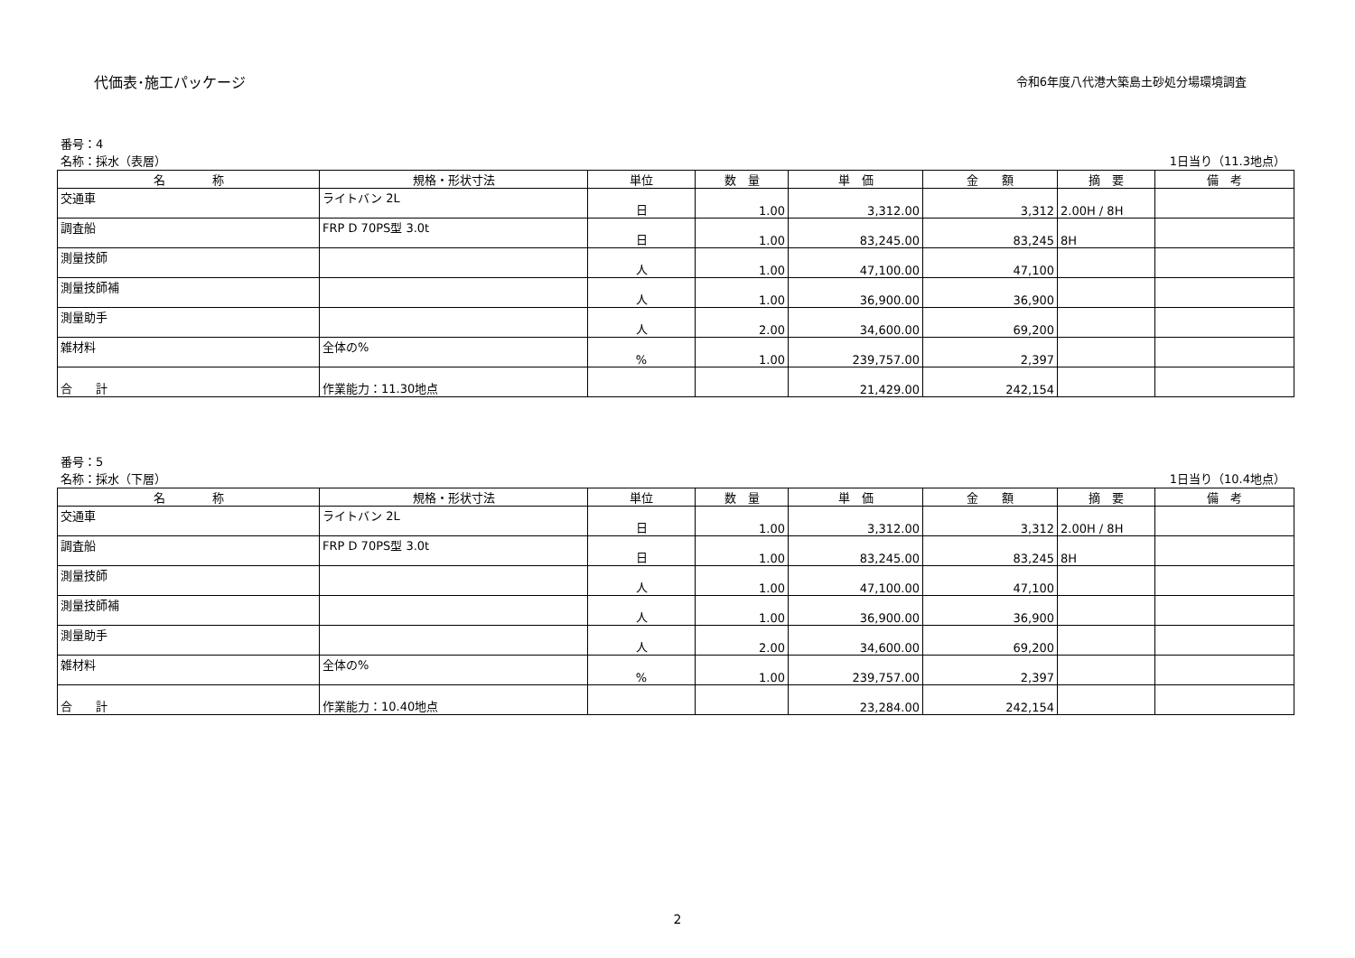代価表･施工パッケージ
令和6年度八代港大築島土砂処分場環境調査
番号：4
名称：採水（表層） 1日当り（11.3地点）
| 名 称 | 規格・形状寸法 | 単位 | 数 量 | 単 価 | 金 額 | 摘 要 | 備 考 |
| --- | --- | --- | --- | --- | --- | --- | --- |
| 交通車 | ライトバン 2L | 日 | 1.00 | 3,312.00 | 3,312 | 2.00H / 8H | |
| 調査船 | FRP D 70PS型 3.0t | 日 | 1.00 | 83,245.00 | 83,245 | 8H | |
| 測量技師 | | 人 | 1.00 | 47,100.00 | 47,100 | | |
| 測量技師補 | | 人 | 1.00 | 36,900.00 | 36,900 | | |
| 測量助手 | | 人 | 2.00 | 34,600.00 | 69,200 | | |
| 雑材料 | 全体の% | % | 1.00 | 239,757.00 | 2,397 | | |
| 合 計 | 作業能力：11.30地点 | | | 21,429.00 | 242,154 | | |
番号：5
名称：採水（下層） 1日当り（10.4地点）
| 名 称 | 規格・形状寸法 | 単位 | 数 量 | 単 価 | 金 額 | 摘 要 | 備 考 |
| --- | --- | --- | --- | --- | --- | --- | --- |
| 交通車 | ライトバン 2L | 日 | 1.00 | 3,312.00 | 3,312 | 2.00H / 8H | |
| 調査船 | FRP D 70PS型 3.0t | 日 | 1.00 | 83,245.00 | 83,245 | 8H | |
| 測量技師 | | 人 | 1.00 | 47,100.00 | 47,100 | | |
| 測量技師補 | | 人 | 1.00 | 36,900.00 | 36,900 | | |
| 測量助手 | | 人 | 2.00 | 34,600.00 | 69,200 | | |
| 雑材料 | 全体の% | % | 1.00 | 239,757.00 | 2,397 | | |
| 合 計 | 作業能力：10.40地点 | | | 23,284.00 | 242,154 | | |
2